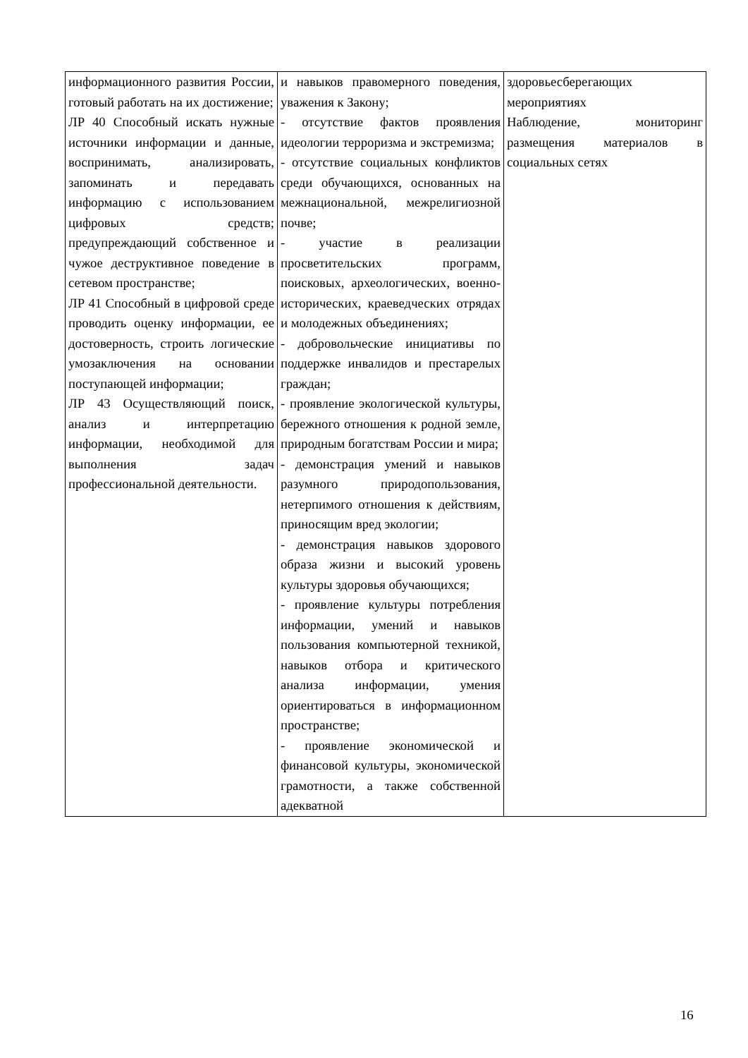| информационного развития России, готовый работать на их достижение; ЛР 40 Способный искать нужные источники информации и данные, воспринимать, анализировать, запоминать и передавать информацию с использованием цифровых средств; предупреждающий собственное и чужое деструктивное поведение в сетевом пространстве; ЛР 41 Способный в цифровой среде проводить оценку информации, ее достоверность, строить логические умозаключения на основании поступающей информации; ЛР 43 Осуществляющий поиск, анализ и интерпретацию информации, необходимой для выполнения задач профессиональной деятельности. | и навыков правомерного поведения, уважения к Закону; - отсутствие фактов проявления идеологии терроризма и экстремизма; - отсутствие социальных конфликтов среди обучающихся, основанных на межнациональной, межрелигиозной почве; - участие в реализации просветительских программ, поисковых, археологических, военно-исторических, краеведческих отрядах и молодежных объединениях; - добровольческие инициативы по поддержке инвалидов и престарелых граждан; - проявление экологической культуры, бережного отношения к родной земле, природным богатствам России и мира; - демонстрация умений и навыков разумного природопользования, нетерпимого отношения к действиям, приносящим вред экологии; - демонстрация навыков здорового образа жизни и высокий уровень культуры здоровья обучающихся; - проявление культуры потребления информации, умений и навыков пользования компьютерной техникой, навыков отбора и критического анализа информации, умения ориентироваться в информационном пространстве; - проявление экономической и финансовой культуры, экономической грамотности, а также собственной адекватной | здоровьесберегающих мероприятиях Наблюдение, мониторинг размещения материалов в социальных сетях |
16